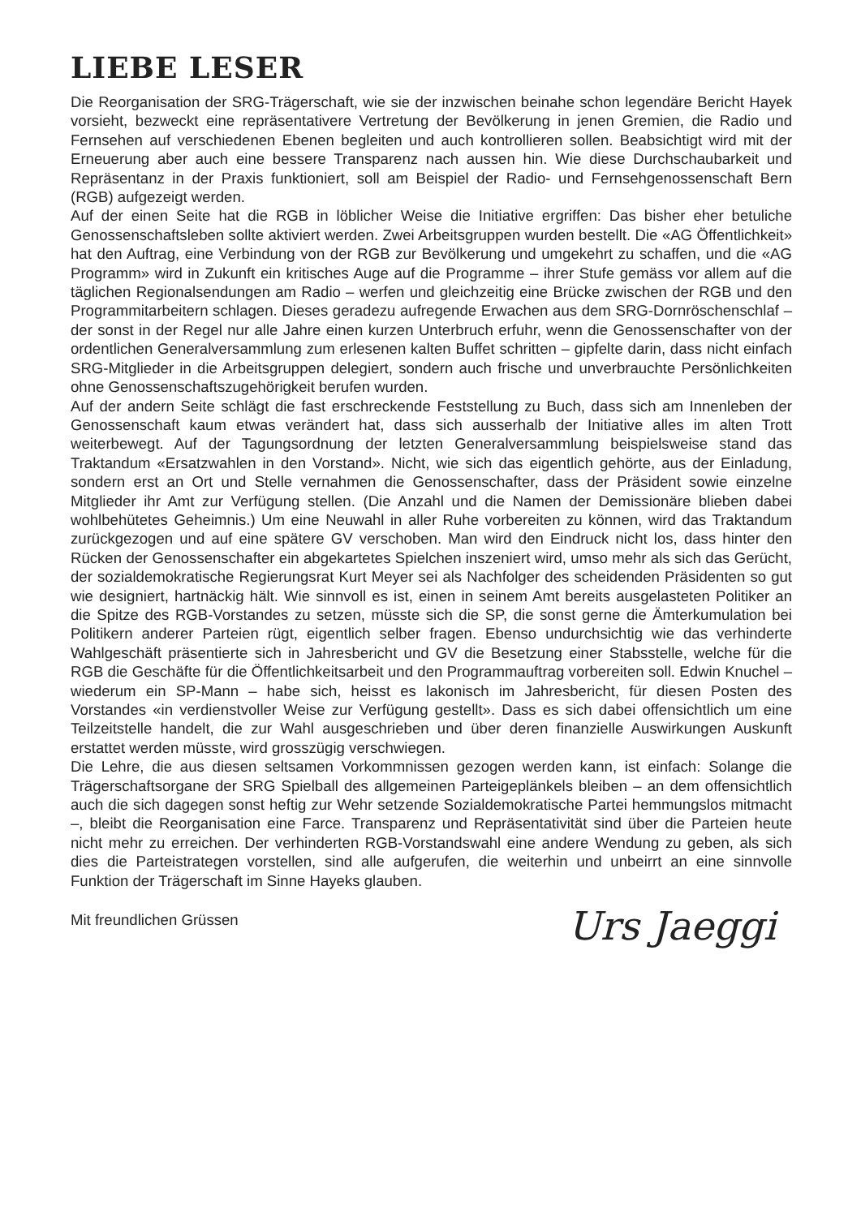LIEBE LESER
Die Reorganisation der SRG-Trägerschaft, wie sie der inzwischen beinahe schon legendäre Bericht Hayek vorsieht, bezweckt eine repräsentativere Vertretung der Bevölkerung in jenen Gremien, die Radio und Fernsehen auf verschiedenen Ebenen begleiten und auch kontrollieren sollen. Beabsichtigt wird mit der Erneuerung aber auch eine bessere Transparenz nach aussen hin. Wie diese Durchschaubarkeit und Repräsentanz in der Praxis funktioniert, soll am Beispiel der Radio- und Fernsehgenossenschaft Bern (RGB) aufgezeigt werden.
Auf der einen Seite hat die RGB in löblicher Weise die Initiative ergriffen: Das bisher eher betuliche Genossenschaftsleben sollte aktiviert werden. Zwei Arbeitsgruppen wurden bestellt. Die «AG Öffentlichkeit» hat den Auftrag, eine Verbindung von der RGB zur Bevölkerung und umgekehrt zu schaffen, und die «AG Programm» wird in Zukunft ein kritisches Auge auf die Programme – ihrer Stufe gemäss vor allem auf die täglichen Regionalsendungen am Radio – werfen und gleichzeitig eine Brücke zwischen der RGB und den Programmitarbeitern schlagen. Dieses geradezu aufregende Erwachen aus dem SRG-Dornröschenschlaf – der sonst in der Regel nur alle Jahre einen kurzen Unterbruch erfuhr, wenn die Genossenschafter von der ordentlichen Generalversammlung zum erlesenen kalten Buffet schritten – gipfelte darin, dass nicht einfach SRG-Mitglieder in die Arbeitsgruppen delegiert, sondern auch frische und unverbrauchte Persönlichkeiten ohne Genossenschaftszugehörigkeit berufen wurden.
Auf der andern Seite schlägt die fast erschreckende Feststellung zu Buch, dass sich am Innenleben der Genossenschaft kaum etwas verändert hat, dass sich ausserhalb der Initiative alles im alten Trott weiterbewegt. Auf der Tagungsordnung der letzten Generalversammlung beispielsweise stand das Traktandum «Ersatzwahlen in den Vorstand». Nicht, wie sich das eigentlich gehörte, aus der Einladung, sondern erst an Ort und Stelle vernahmen die Genossenschafter, dass der Präsident sowie einzelne Mitglieder ihr Amt zur Verfügung stellen. (Die Anzahl und die Namen der Demissionäre blieben dabei wohlbehütetes Geheimnis.) Um eine Neuwahl in aller Ruhe vorbereiten zu können, wird das Traktandum zurückgezogen und auf eine spätere GV verschoben. Man wird den Eindruck nicht los, dass hinter den Rücken der Genossenschafter ein abgekartetes Spielchen inszeniert wird, umso mehr als sich das Gerücht, der sozialdemokratische Regierungsrat Kurt Meyer sei als Nachfolger des scheidenden Präsidenten so gut wie designiert, hartnäckig hält. Wie sinnvoll es ist, einen in seinem Amt bereits ausgelasteten Politiker an die Spitze des RGB-Vorstandes zu setzen, müsste sich die SP, die sonst gerne die Ämterkumulation bei Politikern anderer Parteien rügt, eigentlich selber fragen. Ebenso undurchsichtig wie das verhinderte Wahlgeschäft präsentierte sich in Jahresbericht und GV die Besetzung einer Stabsstelle, welche für die RGB die Geschäfte für die Öffentlichkeitsarbeit und den Programmauftrag vorbereiten soll. Edwin Knuchel – wiederum ein SP-Mann – habe sich, heisst es lakonisch im Jahresbericht, für diesen Posten des Vorstandes «in verdienstvoller Weise zur Verfügung gestellt». Dass es sich dabei offensichtlich um eine Teilzeitstelle handelt, die zur Wahl ausgeschrieben und über deren finanzielle Auswirkungen Auskunft erstattet werden müsste, wird grosszügig verschwiegen.
Die Lehre, die aus diesen seltsamen Vorkommnissen gezogen werden kann, ist einfach: Solange die Trägerschaftsorgane der SRG Spielball des allgemeinen Parteigeplänkels bleiben – an dem offensichtlich auch die sich dagegen sonst heftig zur Wehr setzende Sozialdemokratische Partei hemmungslos mitmacht –, bleibt die Reorganisation eine Farce. Transparenz und Repräsentativität sind über die Parteien heute nicht mehr zu erreichen. Der verhinderten RGB-Vorstandswahl eine andere Wendung zu geben, als sich dies die Parteistrategen vorstellen, sind alle aufgerufen, die weiterhin und unbeirrt an eine sinnvolle Funktion der Trägerschaft im Sinne Hayeks glauben.
Mit freundlichen Grüssen Urs Jaeggi